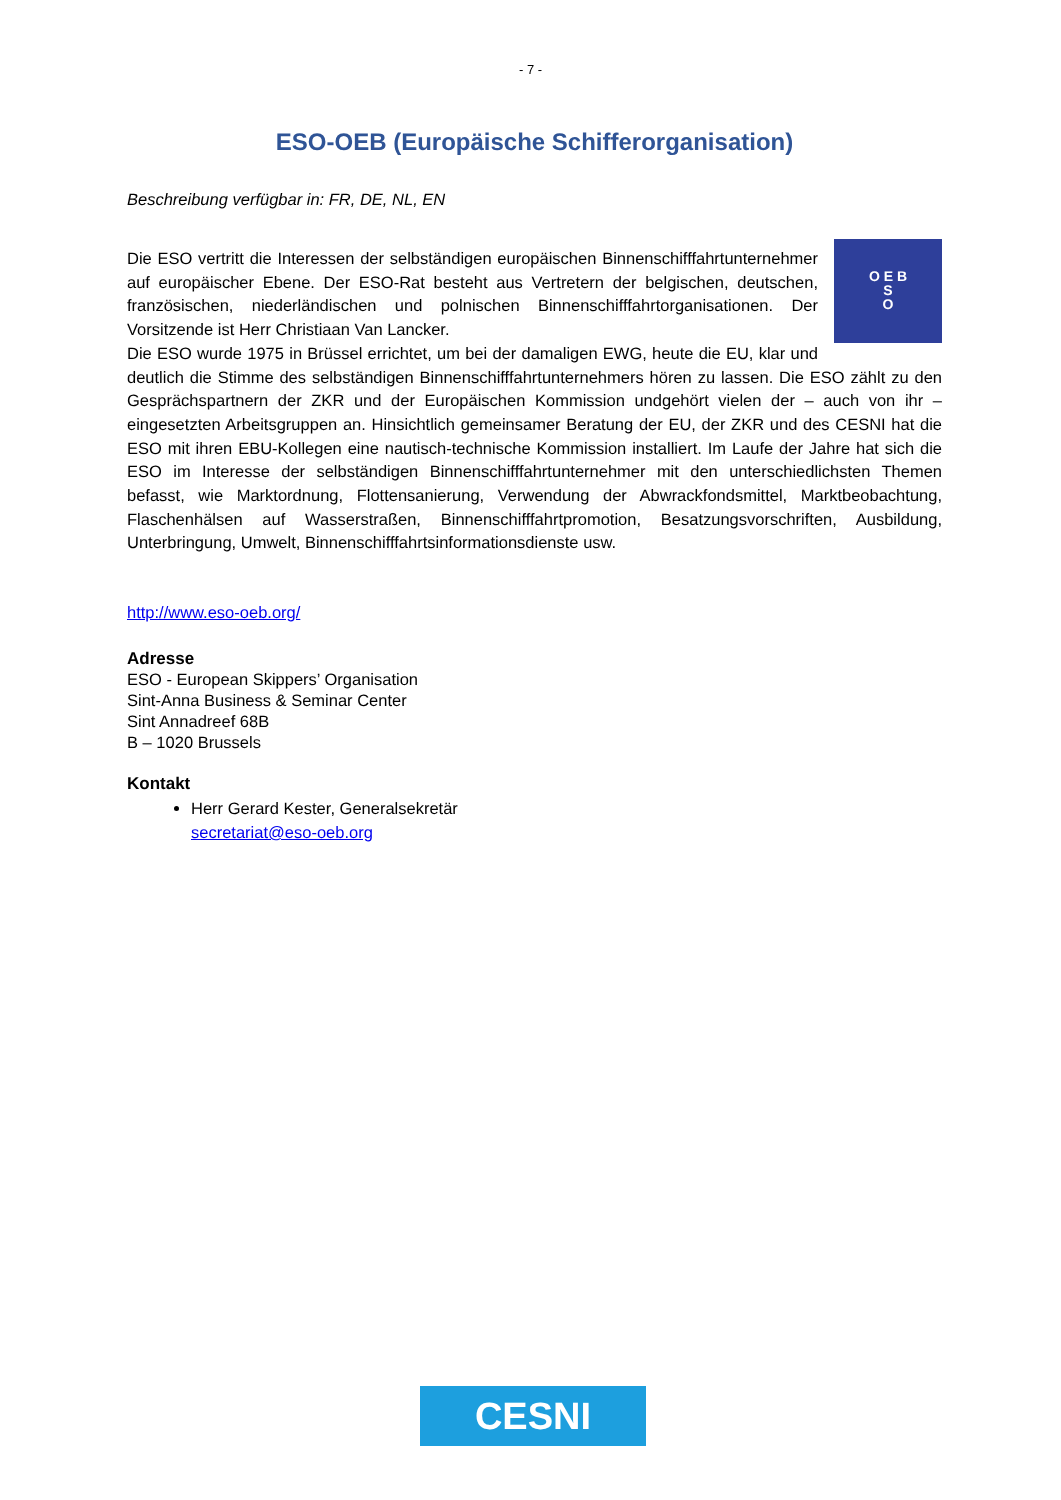- 7 -
ESO-OEB (Europäische Schifferorganisation)
Beschreibung verfügbar in: FR, DE, NL, EN
O E B
S
O
Die ESO vertritt die Interessen der selbständigen europäischen Binnenschifffahrtunternehmer auf europäischer Ebene. Der ESO-Rat besteht aus Vertretern der belgischen, deutschen, französischen, niederländischen und polnischen Binnenschifffahrtorganisationen. Der Vorsitzende ist Herr Christiaan Van Lancker.
Die ESO wurde 1975 in Brüssel errichtet, um bei der damaligen EWG, heute die EU, klar und deutlich die Stimme des selbständigen Binnenschifffahrtunternehmers hören zu lassen. Die ESO zählt zu den Gesprächspartnern der ZKR und der Europäischen Kommission undgehört vielen der – auch von ihr – eingesetzten Arbeitsgruppen an. Hinsichtlich gemeinsamer Beratung der EU, der ZKR und des CESNI hat die ESO mit ihren EBU-Kollegen eine nautisch-technische Kommission installiert. Im Laufe der Jahre hat sich die ESO im Interesse der selbständigen Binnenschifffahrtunternehmer mit den unterschiedlichsten Themen befasst, wie Marktordnung, Flottensanierung, Verwendung der Abwrackfondsmittel, Marktbeobachtung, Flaschenhälsen auf Wasserstraßen, Binnenschifffahrtpromotion, Besatzungsvorschriften, Ausbildung, Unterbringung, Umwelt, Binnenschifffahrtsinformationsdienste usw.
http://www.eso-oeb.org/
Adresse
ESO - European Skippers’ Organisation
Sint-Anna Business & Seminar Center
Sint Annadreef 68B
B – 1020 Brussels
Kontakt
Herr Gerard Kester, Generalsekretär
secretariat@eso-oeb.org
CESNI